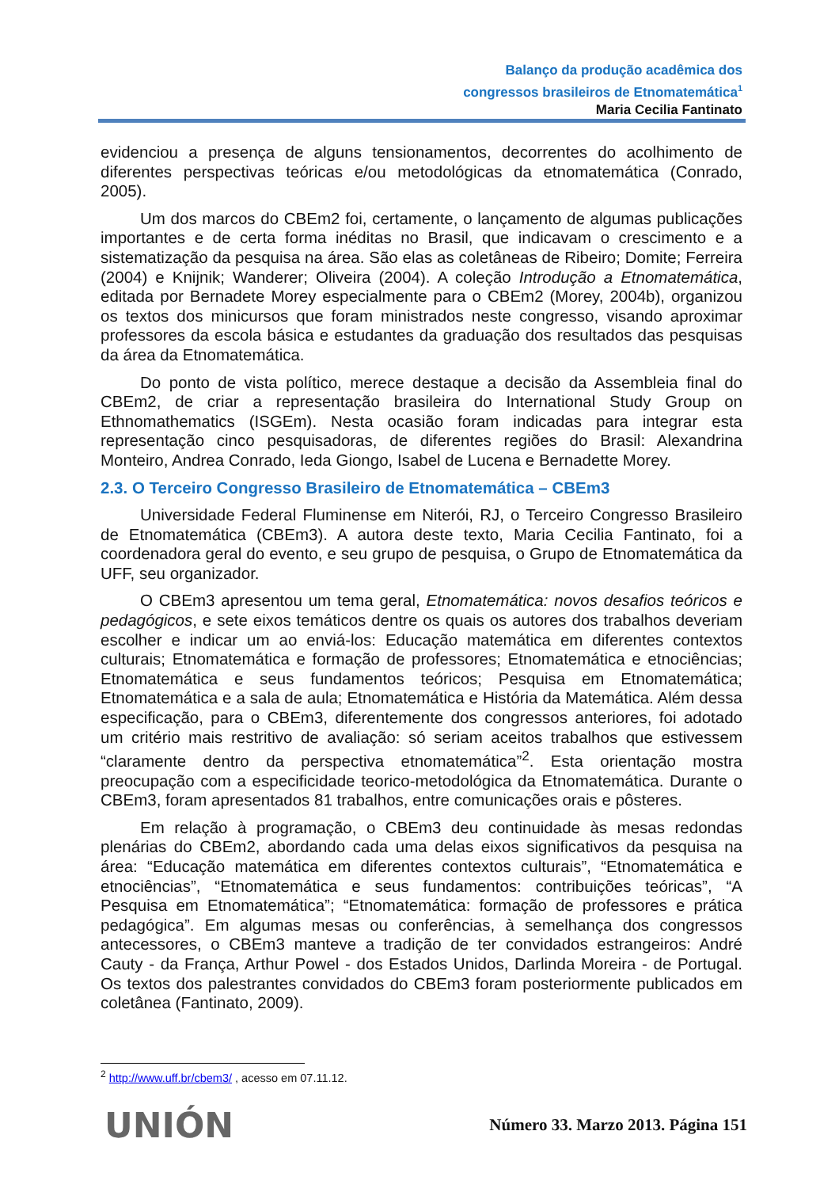Balanço da produção acadêmica dos
congressos brasileiros de Etnomatemática<sup>1</sup>
Maria Cecilia Fantinato
evidenciou a presença de alguns tensionamentos, decorrentes do acolhimento de diferentes perspectivas teóricas e/ou metodológicas da etnomatemática (Conrado, 2005).
Um dos marcos do CBEm2 foi, certamente, o lançamento de algumas publicações importantes e de certa forma inéditas no Brasil, que indicavam o crescimento e a sistematização da pesquisa na área. São elas as coletâneas de Ribeiro; Domite; Ferreira (2004) e Knijnik; Wanderer; Oliveira (2004). A coleção Introdução a Etnomatemática, editada por Bernadete Morey especialmente para o CBEm2 (Morey, 2004b), organizou os textos dos minicursos que foram ministrados neste congresso, visando aproximar professores da escola básica e estudantes da graduação dos resultados das pesquisas da área da Etnomatemática.
Do ponto de vista político, merece destaque a decisão da Assembleia final do CBEm2, de criar a representação brasileira do International Study Group on Ethnomathematics (ISGEm). Nesta ocasião foram indicadas para integrar esta representação cinco pesquisadoras, de diferentes regiões do Brasil: Alexandrina Monteiro, Andrea Conrado, Ieda Giongo, Isabel de Lucena e Bernadette Morey.
2.3. O Terceiro Congresso Brasileiro de Etnomatemática – CBEm3
Universidade Federal Fluminense em Niterói, RJ, o Terceiro Congresso Brasileiro de Etnomatemática (CBEm3). A autora deste texto, Maria Cecilia Fantinato, foi a coordenadora geral do evento, e seu grupo de pesquisa, o Grupo de Etnomatemática da UFF, seu organizador.
O CBEm3 apresentou um tema geral, Etnomatemática: novos desafios teóricos e pedagógicos, e sete eixos temáticos dentre os quais os autores dos trabalhos deveriam escolher e indicar um ao enviá-los: Educação matemática em diferentes contextos culturais; Etnomatemática e formação de professores; Etnomatemática e etnociências; Etnomatemática e seus fundamentos teóricos; Pesquisa em Etnomatemática; Etnomatemática e a sala de aula; Etnomatemática e História da Matemática. Além dessa especificação, para o CBEm3, diferentemente dos congressos anteriores, foi adotado um critério mais restritivo de avaliação: só seriam aceitos trabalhos que estivessem “claramente dentro da perspectiva etnomatemática”<sup>2</sup>. Esta orientação mostra preocupação com a especificidade teorico-metodológica da Etnomatemática. Durante o CBEm3, foram apresentados 81 trabalhos, entre comunicações orais e pôsteres.
Em relação à programação, o CBEm3 deu continuidade às mesas redondas plenárias do CBEm2, abordando cada uma delas eixos significativos da pesquisa na área: “Educação matemática em diferentes contextos culturais”, “Etnomatemática e etnociências”, “Etnomatemática e seus fundamentos: contribuições teóricas”, “A Pesquisa em Etnomatemática”; “Etnomatemática: formação de professores e prática pedagógica”. Em algumas mesas ou conferências, à semelhança dos congressos antecessores, o CBEm3 manteve a tradição de ter convidados estrangeiros: André Cauty - da França, Arthur Powel - dos Estados Unidos, Darlinda Moreira - de Portugal. Os textos dos palestrantes convidados do CBEm3 foram posteriormente publicados em coletânea (Fantinato, 2009).
<sup>2</sup> http://www.uff.br/cbem3/ , acesso em 07.11.12.
UNIÓN
Número 33. Marzo 2013. Página 151